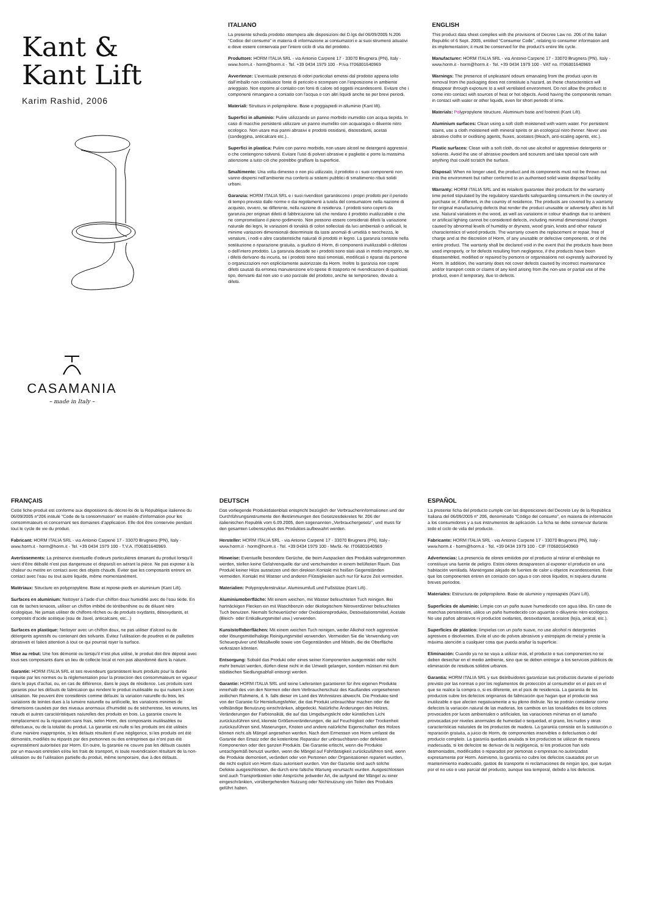Kant &
Kant Lift
Karim Rashid, 2006
CASAMANIA
– made in Italy –
ITALIANO
La presente scheda prodotto ottempera alle disposizioni del D.lgs del 06/09/2005 N.206 “Codice del consumo” in materia di informazione ai consumatori e ai suoi strumenti attuativi e deve essere conservata per l’intero ciclo di vita del prodotto.
Produttore: HORM ITALIA SRL - via Antonio Carpenè 17 - 33070 Brugnera (PN), Italy - www.horm.it - horm@horm.it - Tel. +39 0434 1979 100 - P.Iva IT06801640969
Avvertenze: L’eventuale presenza di odori particolari emessi dal prodotto appena tolto dall’imballo non costituisce fonte di pericolo e scompare con l’esposizione in ambiente arieggiato. Non esporre al contatto con fonti di calore od oggetti incandescenti. Evitare che i componenti rimangano a contatto con l’acqua o con altri liquidi anche se per brevi periodi.
Materiali: Struttura in polipropilene. Base e poggiapiedi in alluminio (Kant lift).
Superfici in alluminio: Pulire utilizzando un panno morbido inumidito con acqua tiepida. In caso di macchie persistenti utilizzare un panno inumidito con acquaragia o diluente nitro ecologico. Non usare mai panni abrasivi e prodotti ossidanti, disossidanti, acetati (candeggina, anticalcare etc.)..
Superfici in plastica: Pulire con panno morbido, non usare alcool ne detergenti aggressivi o che contengono solventi. Evitare l’uso di polveri abrasive e pagliette e porre la massima attenzione a tutto ciò che potrebbe graffiare la superficie.
Smaltimento: Una volta dimesso o non più utilizzato, il prodotto o i suoi componenti non vanno dispersi nell’ambiente ma conferiti ai sistemi pubblici di smaltimento rifiuti solidi urbani.
Garanzia: HORM ITALIA SRL e i suoi rivenditori garantiscono i propri prodotti per il periodo di tempo previsto dalle norme o dai regolamenti a tutela del consumatore nella nazione di acquisto, ovvero, se differente, nella nazione di residenza. I prodotti sono coperti da garanzia per originari difetti di fabbricazione tali che rendano il prodotto inutilizzabile o che ne compromettano il pieno godimento. Non possono essere considerati difetti la variazione naturale dei legni, le variazioni di tonalità di colori sollecitati da luci ambientali o artificiali, le minime variazioni dimensionali determinate da tassi anomali di umidità o secchezza, le venature, i nodi e altre caratteristiche naturali di prodotti in legno. La garanzia consiste nella sostituzione o riparazione gratuita, a giudizio di Horm, di componenti inutilizzabili o difettosi o dell’intero prodotto. La garanzia decade se i prodotti sono stati usati in modo improprio, se i difetti derivano da incuria, se i prodotti sono stati smontati, modificati o riparati da persone o organizzazioni non esplicitamente autorizzate da Horm. Inoltre la garanzia non copre difetti causati da erronea manutenzione e/o spese di trasporto né rivendicazioni di qualsiasi tipo, derivanti dal non uso o uso parziale del prodotto, anche se temporaneo, dovuto a difetti.
ENGLISH
This product data sheet complies with the provisions of Decree Law no. 206 of the Italian Republic of 6 Sept. 2005, entitled “Consumer Code”, relating to consumer information and its implementation; it must be conserved for the product’s entire life cycle.
Manufacturer: HORM ITALIA SRL - via Antonio Carpenè 17 - 33070 Brugnera (PN), Italy - www.horm.it - horm@horm.it - Tel. +39 0434 1979 100 - VAT no. IT06801640969
Warnings: The presence of unpleasant odours emanating from the product upon its removal from the packaging does not constitute a hazard, as these characteristics will disappear through exposure to a well ventilated environment. Do not allow the product to come into contact with sources of heat or hot objects. Avoid having the components remain in contact with water or other liquids, even for short periods of time.
Materials: Polypropylene structure. Aluminium base and footrest (Kant Lift).
Aluminium surfaces: Clean using a soft cloth moistened with warm water. For persistent stains, use a cloth moistened with mineral spirits or an ecological nitro thinner. Never use abrasive cloths or oxidising agents, fluxes, acetates (bleach, anti-scaling agents, etc.).
Plastic surfaces: Clean with a soft cloth, do not use alcohol or aggressive detergents or solvents. Avoid the use of abrasive powders and scourers and take special care with anything that could scratch the surface.
Disposal: When no longer used, the product and its components must not be thrown out into the environment but rather conferred to an authorised solid waste disposal facility.
Warranty: HORM ITALIA SRL and its retailers guarantee their products for the warranty time period stipulated by the regulatory standards safeguarding consumers in the country of purchase or, if different, in the country of residence. The products are covered by a warranty for original manufacturing defects that render the product unusable or adversely affect its full use. Natural variations in the wood, as well as variations in colour shadings due to ambient or artificial lighting cannot be considered defects, including minimal dimensional changes caused by abnormal levels of humidity or dryness, wood grain, knots and other natural characteristics of wood products. The warranty covers the replacement or repair, free of charge and at the discretion of Horm, of any unusable or defective components, or of the entire product. The warranty shall be declared void in the event that the products have been used improperly, or for defects resulting from negligence, if the products have been disassembled, modified or repaired by persons or organisations not expressly authorized by Horm. In addition, the warranty does not cover defects caused by incorrect maintenance and/or transport costs or claims of any kind arising from the non-use or partial use of the product, even if temporary, due to defects.
FRANÇAIS
Cette fiche-produit est conforme aux dispositions du décret-loi de la République italienne du 06/09/2005 n°206 intitulé “Code de la consommation” en matière d’information pour les consommateurs et concernant ses domaines d’application. Elle doit être conservée pendant tout le cycle de vie du produit.
Fabricant: HORM ITALIA SRL - via Antonio Carpenè 17 - 33070 Brugnera (PN), Italy - www.horm.it - horm@horm.it - Tel. +39 0434 1979 100 - T.V.A. IT06801640969.
Avertissements: La présence éventuelle d’odeurs particulières émanant du produit lorsqu’il vient d’être déballé n’est pas dangereuse et disparaît en aérant la pièce. Ne pas exposer à la chaleur ou mettre en contact avec des objets chauds. Éviter que les composants entrent en contact avec l’eau ou tout autre liquide, même momentanément.
Matériaux: Structure en polypropylène. Base et repose-pieds en aluminium (Kant Lift).
Surfaces en aluminium: Nettoyer à l’aide d’un chiffon doux humidifié avec de l’eau tiède. En cas de taches tenaces, utiliser un chiffon imbibé de térébenthine ou de diluant nitro écologique. Ne jamais utiliser de chiffons rêches ou de produits oxydants, désoxydants, et composés d’acide acétique (eau de Javel, anticalcaire, etc...)
Surfaces en plastique: Nettoyer avec un chiffon doux, ne pas utiliser d’alcool ou de détergents agressifs ou contenant des solvants. Évitez l’utilisation de poudres et de paillettes abrasives et faites attention à tout ce qui pourrait rayer la surface.
Mise au rebut: Une fois démonté ou lorsqu’il n’est plus utilisé, le produit doit être déposé avec tous ses composants dans un lieu de collecte local et non pas abandonné dans la nature.
Garantie: HORM ITALIA SRL et ses revendeurs garantissent leurs produits pour la durée requise par les normes ou la réglementation pour la protection des consommateurs en vigueur dans le pays d’achat, ou, en cas de différence, dans le pays de résidence. Les produits sont garantis pour les défauts de fabrication qui rendent le produit inutilisable ou qui nuisent à son utilisation. Ne peuvent être considérés comme défauts: la variation naturelle du bois, les variations de teintes dues à la lumière naturelle ou artificielle, les variations minimes de dimensions causées par des niveaux anormaux d’humidité ou de sécheresse, les veinures, les nœuds et autres caractéristiques naturelles des produits en bois. La garantie couvre le remplacement ou la réparation sans frais, selon Horm, des composants inutilisables ou défectueux, ou de la totalité du produit. La garantie est nulle si les produits ont été utilisés d’une manière inappropriée, si les défauts résultent d’une négligence, si les produits ont été démontés, modifiés ou réparés par des personnes ou des entreprises qui n’ont pas été expressément autorisées par Horm. En outre, la garantie ne couvre pas les défauts causés par un mauvais entretien et/ou les frais de transport, ni toute revendication résultant de la non-utilisation ou de l’utilisation partielle du produit, même temporaire, due à des défauts.
DEUTSCH
Das vorliegende Produktdatenblatt entspricht bezüglich der Verbraucherinformationen und der Durchführungsinstrumente den Bestimmungen des Gesetzesdekretes Nr. 206 der italienischen Republik vom 6.09.2005, dem sogenannten „Verbrauchergesetz“, und muss für den gesamten Lebenszyklus des Produktes aufbewahrt werden.
Hersteller: HORM ITALIA SRL - via Antonio Carpenè 17 - 33070 Brugnera (PN), Italy - www.horm.it - horm@horm.it - Tel. +39 0434 1979 100 - MwSt.-Nr. IT06801640969
Hinweise: Eventuelle besondere Gerüche, die beim Auspacken des Produkts wahrgenommen werden, stellen keine Gefahrenquelle dar und verschwinden in einem belüfteten Raum. Das Produkt keiner Hitze aussetzen und den direkten Kontakt mit heißen Gegenständen vermeiden. Kontakt mit Wasser und anderen Flüssigkeiten auch nur für kurze Zeit vermeiden.
Materialien: Polypropylenstruktur. Aluminiumfuß und Fußstütze (Kant Lift)..
Aluminiumoberfläche: Mit einem weichen, mit Wasser befeuchteten Tuch reinigen. Bei hartnäckigen Flecken ein mit Waschbenzin oder ökologischem Nitroverdünner befeuchtetes Tuch benutzen. Niemals Scheuertücher oder Oxidationsprodukte, Desoxidationsmittel, Acetate (Bleich- oder Entkalkungsmittel usw.) verwenden.
Kunststoffoberflächen: Mit einem weichen Tuch reinigen, weder Alkohol noch aggressive oder lösungsmittelhaltige Reinigungsmittel verwenden. Vermeiden Sie die Verwendung von Scheuerpulver und Metallwolle sowie von Gegenständen und Mitteln, die die Oberfläche verkratzen könnten.
Entsorgung: Sobald das Produkt oder eines seiner Komponenten ausgemistet oder nicht mehr benutzt werden, dürfen diese nicht in die Umwelt gelangen, sondern müssen mit dem städtischen Siedlungsabfall entsorgt werden.
Garantie: HORM ITALIA SRL und seine Lieferanten garantieren für ihre eigenen Produkte innerhalb des von den Normen oder dem Verbraucherschutz des Kauflandes vorgesehenen zeitlichen Rahmens, d. h. falls dieser im Land des Wohnsitzes abweicht. Die Produkte sind von der Garantie für Herstellungsfehler, die das Produkt unbrauchbar machen oder die vollständige Benutzung einschränken, abgedeckt. Natürliche Änderungen des Holzes, Veränderungen der Farbtonalität, die auf das Umgebungslicht oder künstliches Licht zurückzuführen sind, kleinste Größenveränderungen, die auf Feuchtigkeit oder Trockenheit zurückzuführen sind, Maserungen, Knoten und andere natürliche Eigenschaften des Holzes können nicht als Mängel angesehen werden. Nach dem Ermessen von Horm umfasst die Garantie den Ersatz oder die kostenlose Reparatur der unbrauchbaren oder defekten Komponenten oder des ganzen Produkts. Die Garantie erlischt, wenn die Produkte unsachgemäß benutzt wurden, wenn die Mängel auf Fahrlässigkeit zurückzuführen sind, wenn die Produkte demontiert, verändert oder von Personen oder Organisationen repariert wurden, die nicht explizit von Horm dazu autorisiert wurden. Von der Garantie sind auch solche Defekte ausgeschlossen, die durch eine falsche Wartung verursacht wurden. Ausgeschlossen sind auch Transportkosten oder Ansprüche jedweder Art, die aufgrund der Mängel zu einer eingeschränkten, vorübergehenden Nutzung oder Nichtnutzung von Teilen des Produkts geführt haben.
ESPAÑOL
La presente ficha del producto cumple con las disposiciones del Decreto Ley de la República Italiana del 06/09/2005 n° 206, denominado “Código del consumo”, en materia de información a los consumidores y a sus instrumentos de aplicación. La ficha se debe conservar durante todo el ciclo de vida del producto.
Fabricante: HORM ITALIA SRL - via Antonio Carpenè 17 - 33070 Brugnera (PN), Italy - www.horm.it - horm@horm.it - Tel. +39 0434 1979 100 - CIF IT06801640969
Advertencias: La presencia de olores emitidos por el producto al retirar el embalaje no constituye una fuente de peligro. Estos olores desaparecen al exponer el producto en una habitación ventilada. Manténgase alejado de fuentes de calor u objetos incandescentes. Evite que los componentes entren en contacto con agua o con otros líquidos, ni siquiera durante breves períodos.
Materiales: Estructura de polipropileno. Base de aluminio y reposapiés (Kant Lift).
Superficies de aluminio: Limpie con un paño suave humedecido con agua tibia. En caso de manchas persistentes, utilice un paño humedecido con aguarrás o diluyente nitro ecológico. No use paños abrasivos ni productos oxidantes, desoxidantes, acetatos (lejía, antical, etc.).
Superficies de plástico: límpielas con un paño suave, no use alcohol ni detergentes agresivos o disolventes. Evite el uso de polvos abrasivos y estropajos de metal y preste la máxima atención a cualquier cosa que pueda arañar la superficie.
Eliminación: Cuando ya no se vaya a utilizar más, el producto o sus componentes no se deben desechar en el medio ambiente, sino que se deben entregar a los servicios públicos de eliminación de residuos sólidos urbanos.
Garantía: HORM ITALIA SRL y sus distribuidores garantizan sus productos durante el período previsto por las normas o por los reglamentos de protección al consumidor en el país en el que se realice la compra o, si es diferente, en el país de residencia. La garantía de los productos cubre los defectos originarios de fabricación que hagan que el producto sea inutilizable o que afecten negativamente a su pleno disfrute. No se podrán considerar como defectos la variación natural de las maderas, los cambios en las tonalidades de los colores provocados por luces ambientales o artificiales, las variaciones mínimas en el tamaño provocadas por niveles anormales de humedad o sequedad, el grano, los nudos y otras características naturales de los productos de madera. La garantía consiste en la sustitución o reparación gratuita, a juicio de Horm, de componentes inservibles o defectuosos o del producto completo. La garantía quedará anulada si los productos se utilizan de manera inadecuada, si los defectos se derivan de la negligencia, si los productos han sido desmontados, modificados o reparados por personas o empresas no autorizadas expresamente por Horm. Asimismo, la garantía no cubre los defectos causados por un mantenimiento inadecuado, gastos de transporte ni reclamaciones de ningún tipo, que surjan por el no uso o uso parcial del producto, aunque sea temporal, debido a los defectos.